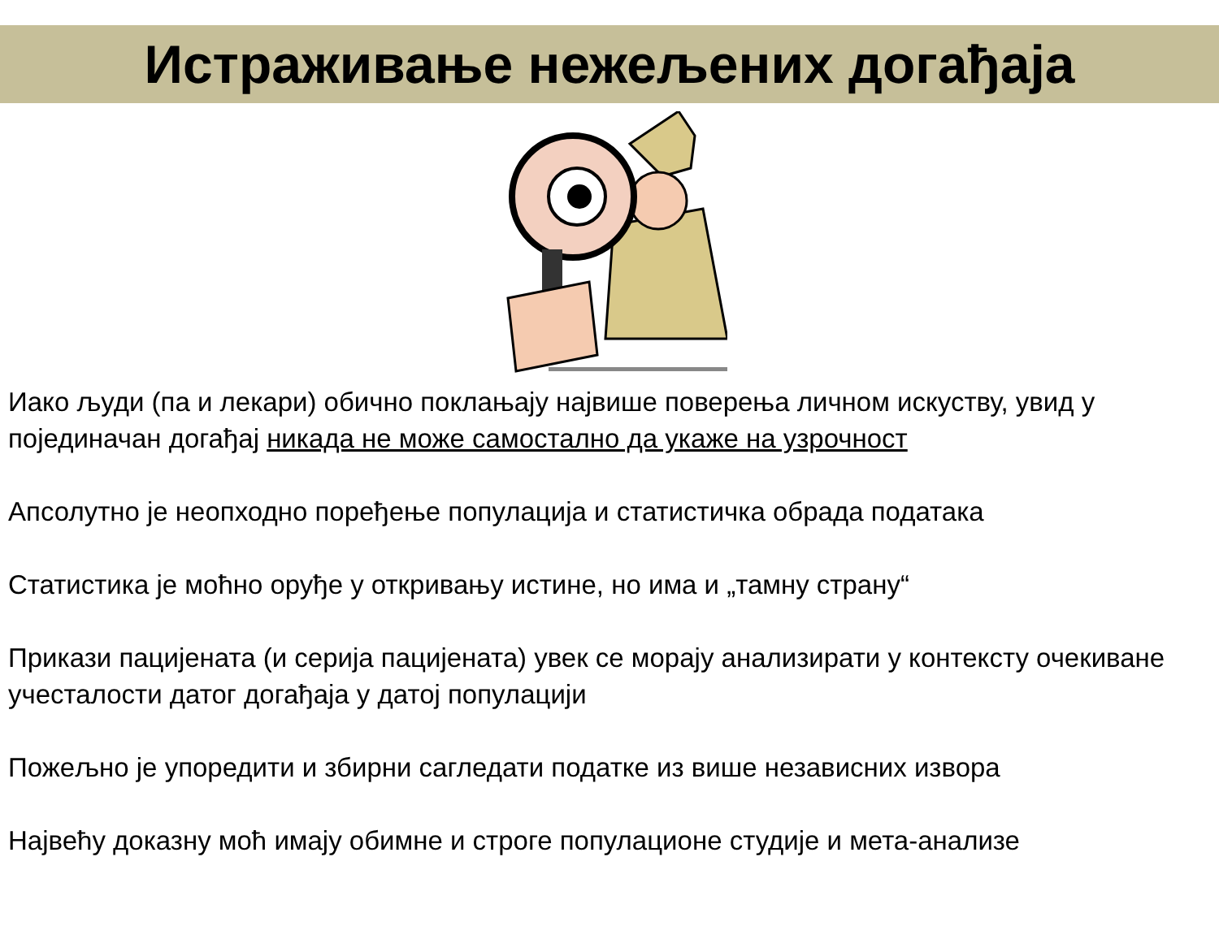Истраживање нежељених догађаја
Иако људи (па и лекари) обично поклањају највише поверења личном искуству, увид у појединачан догађај никада не може самостално да укаже на узрочност
Апсолутно је неопходно поређење популација и статистичка обрада података
Статистика је моћно оруђе у откривању истине, но има и „тамну страну“
Прикази пацијената (и серија пацијената) увек се морају анализирати у контексту очекиване учесталости датог догађаја у датој популацији
Пожељно је упоредити и збирни сагледати податке из више независних извора
Највећу доказну моћ имају обимне и строге популационе студије и мета-анализе